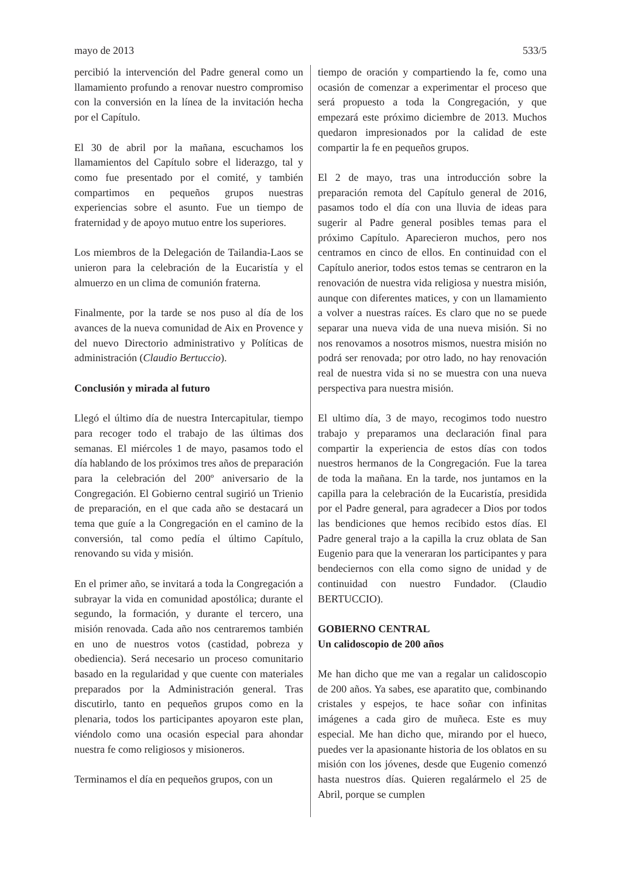mayo de 2013 533/5
percibió la intervención del Padre general como un llamamiento profundo a renovar nuestro compromiso con la conversión en la línea de la invitación hecha por el Capítulo.
El 30 de abril por la mañana, escuchamos los llamamientos del Capítulo sobre el liderazgo, tal y como fue presentado por el comité, y también compartimos en pequeños grupos nuestras experiencias sobre el asunto. Fue un tiempo de fraternidad y de apoyo mutuo entre los superiores.
Los miembros de la Delegación de Tailandia-Laos se unieron para la celebración de la Eucaristía y el almuerzo en un clima de comunión fraterna.
Finalmente, por la tarde se nos puso al día de los avances de la nueva comunidad de Aix en Provence y del nuevo Directorio administrativo y Políticas de administración (Claudio Bertuccio).
Conclusión y mirada al futuro
Llegó el último día de nuestra Intercapitular, tiempo para recoger todo el trabajo de las últimas dos semanas. El miércoles 1 de mayo, pasamos todo el día hablando de los próximos tres años de preparación para la celebración del 200º aniversario de la Congregación. El Gobierno central sugirió un Trienio de preparación, en el que cada año se destacará un tema que guíe a la Congregación en el camino de la conversión, tal como pedía el último Capítulo, renovando su vida y misión.
En el primer año, se invitará a toda la Congregación a subrayar la vida en comunidad apostólica; durante el segundo, la formación, y durante el tercero, una misión renovada. Cada año nos centraremos también en uno de nuestros votos (castidad, pobreza y obediencia). Será necesario un proceso comunitario basado en la regularidad y que cuente con materiales preparados por la Administración general. Tras discutirlo, tanto en pequeños grupos como en la plenaria, todos los participantes apoyaron este plan, viéndolo como una ocasión especial para ahondar nuestra fe como religiosos y misioneros.
Terminamos el día en pequeños grupos, con un
tiempo de oración y compartiendo la fe, como una ocasión de comenzar a experimentar el proceso que será propuesto a toda la Congregación, y que empezará este próximo diciembre de 2013. Muchos quedaron impresionados por la calidad de este compartir la fe en pequeños grupos.
El 2 de mayo, tras una introducción sobre la preparación remota del Capítulo general de 2016, pasamos todo el día con una lluvia de ideas para sugerir al Padre general posibles temas para el próximo Capítulo. Aparecieron muchos, pero nos centramos en cinco de ellos. En continuidad con el Capítulo anerior, todos estos temas se centraron en la renovación de nuestra vida religiosa y nuestra misión, aunque con diferentes matices, y con un llamamiento a volver a nuestras raíces. Es claro que no se puede separar una nueva vida de una nueva misión. Si no nos renovamos a nosotros mismos, nuestra misión no podrá ser renovada; por otro lado, no hay renovación real de nuestra vida si no se muestra con una nueva perspectiva para nuestra misión.
El ultimo día, 3 de mayo, recogimos todo nuestro trabajo y preparamos una declaración final para compartir la experiencia de estos días con todos nuestros hermanos de la Congregación. Fue la tarea de toda la mañana. En la tarde, nos juntamos en la capilla para la celebración de la Eucaristía, presidida por el Padre general, para agradecer a Dios por todos las bendiciones que hemos recibido estos días. El Padre general trajo a la capilla la cruz oblata de San Eugenio para que la veneraran los participantes y para bendeciernos con ella como signo de unidad y de continuidad con nuestro Fundador. (Claudio BERTUCCIO).
GOBIERNO CENTRAL
Un calidoscopio de 200 años
Me han dicho que me van a regalar un calidoscopio de 200 años. Ya sabes, ese aparatito que, combinando cristales y espejos, te hace soñar con infinitas imágenes a cada giro de muñeca. Este es muy especial. Me han dicho que, mirando por el hueco, puedes ver la apasionante historia de los oblatos en su misión con los jóvenes, desde que Eugenio comenzó hasta nuestros días. Quieren regalármelo el 25 de Abril, porque se cumplen